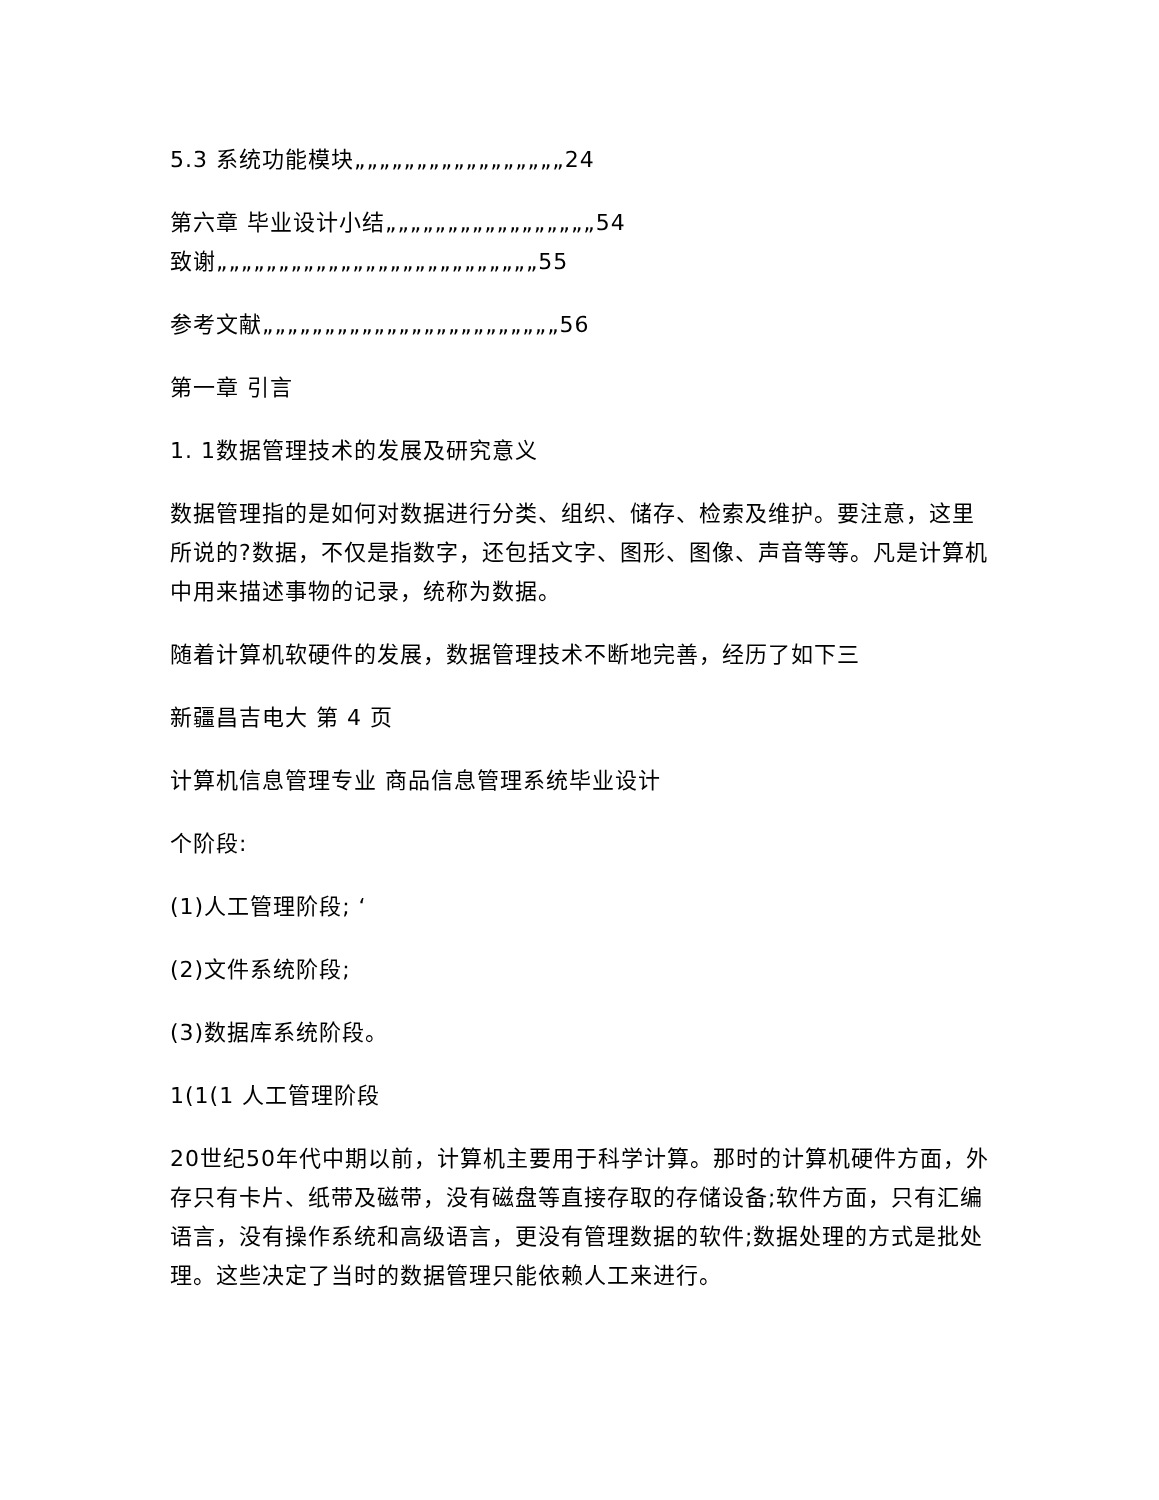5.3 系统功能模块„„„„„„„„„„„„„„„„„24
第六章 毕业设计小结„„„„„„„„„„„„„„„„„54
致谢„„„„„„„„„„„„„„„„„„„„„„„„„„55
参考文献„„„„„„„„„„„„„„„„„„„„„„„„56
第一章 引言
1. 1数据管理技术的发展及研究意义
数据管理指的是如何对数据进行分类、组织、储存、检索及维护。要注意，这里所说的?数据，不仅是指数字，还包括文字、图形、图像、声音等等。凡是计算机中用来描述事物的记录，统称为数据。
随着计算机软硬件的发展，数据管理技术不断地完善，经历了如下三
新疆昌吉电大 第 4 页
计算机信息管理专业 商品信息管理系统毕业设计
个阶段:
(1)人工管理阶段; ‘
(2)文件系统阶段;
(3)数据库系统阶段。
1(1(1 人工管理阶段
20世纪50年代中期以前，计算机主要用于科学计算。那时的计算机硬件方面，外存只有卡片、纸带及磁带，没有磁盘等直接存取的存储设备;软件方面，只有汇编语言，没有操作系统和高级语言，更没有管理数据的软件;数据处理的方式是批处理。这些决定了当时的数据管理只能依赖人工来进行。